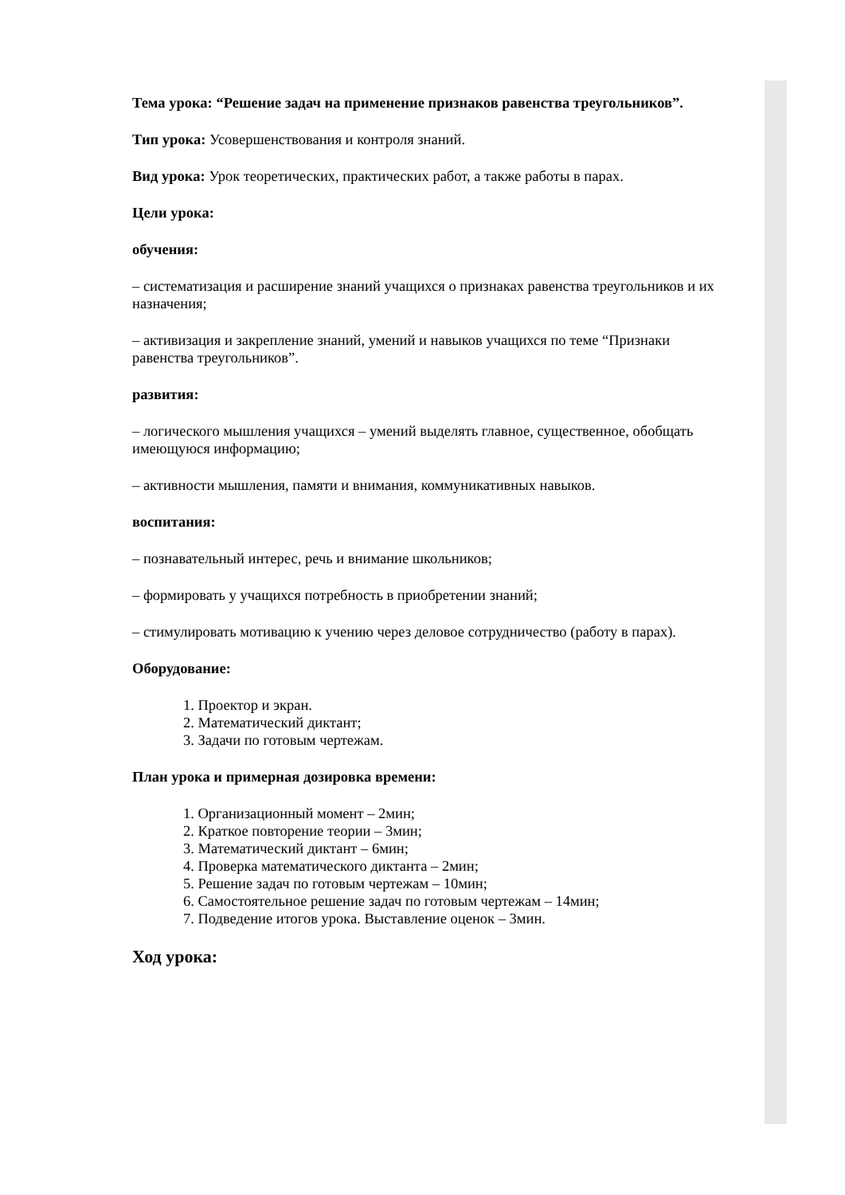Тема урока: “Решение задач на применение признаков равенства треугольников”.
Тип урока: Усовершенствования и контроля знаний.
Вид урока: Урок теоретических, практических работ, а также работы в парах.
Цели урока:
обучения:
– систематизация и расширение знаний учащихся о признаках равенства треугольников и их назначения;
– активизация и закрепление знаний, умений и навыков учащихся по теме “Признаки равенства треугольников”.
развития:
– логического мышления учащихся – умений выделять главное, существенное, обобщать имеющуюся информацию;
– активности мышления, памяти и внимания, коммуникативных навыков.
воспитания:
– познавательный интерес, речь и внимание школьников;
– формировать у учащихся потребность в приобретении знаний;
– стимулировать мотивацию к учению через деловое сотрудничество (работу в парах).
Оборудование:
1. Проектор и экран.
2. Математический диктант;
3. Задачи по готовым чертежам.
План урока и примерная дозировка времени:
1. Организационный момент – 2мин;
2. Краткое повторение теории – 3мин;
3. Математический диктант – 6мин;
4. Проверка математического диктанта – 2мин;
5. Решение задач по готовым чертежам – 10мин;
6. Самостоятельное решение задач по готовым чертежам – 14мин;
7. Подведение итогов урока. Выставление оценок – 3мин.
Ход урока: